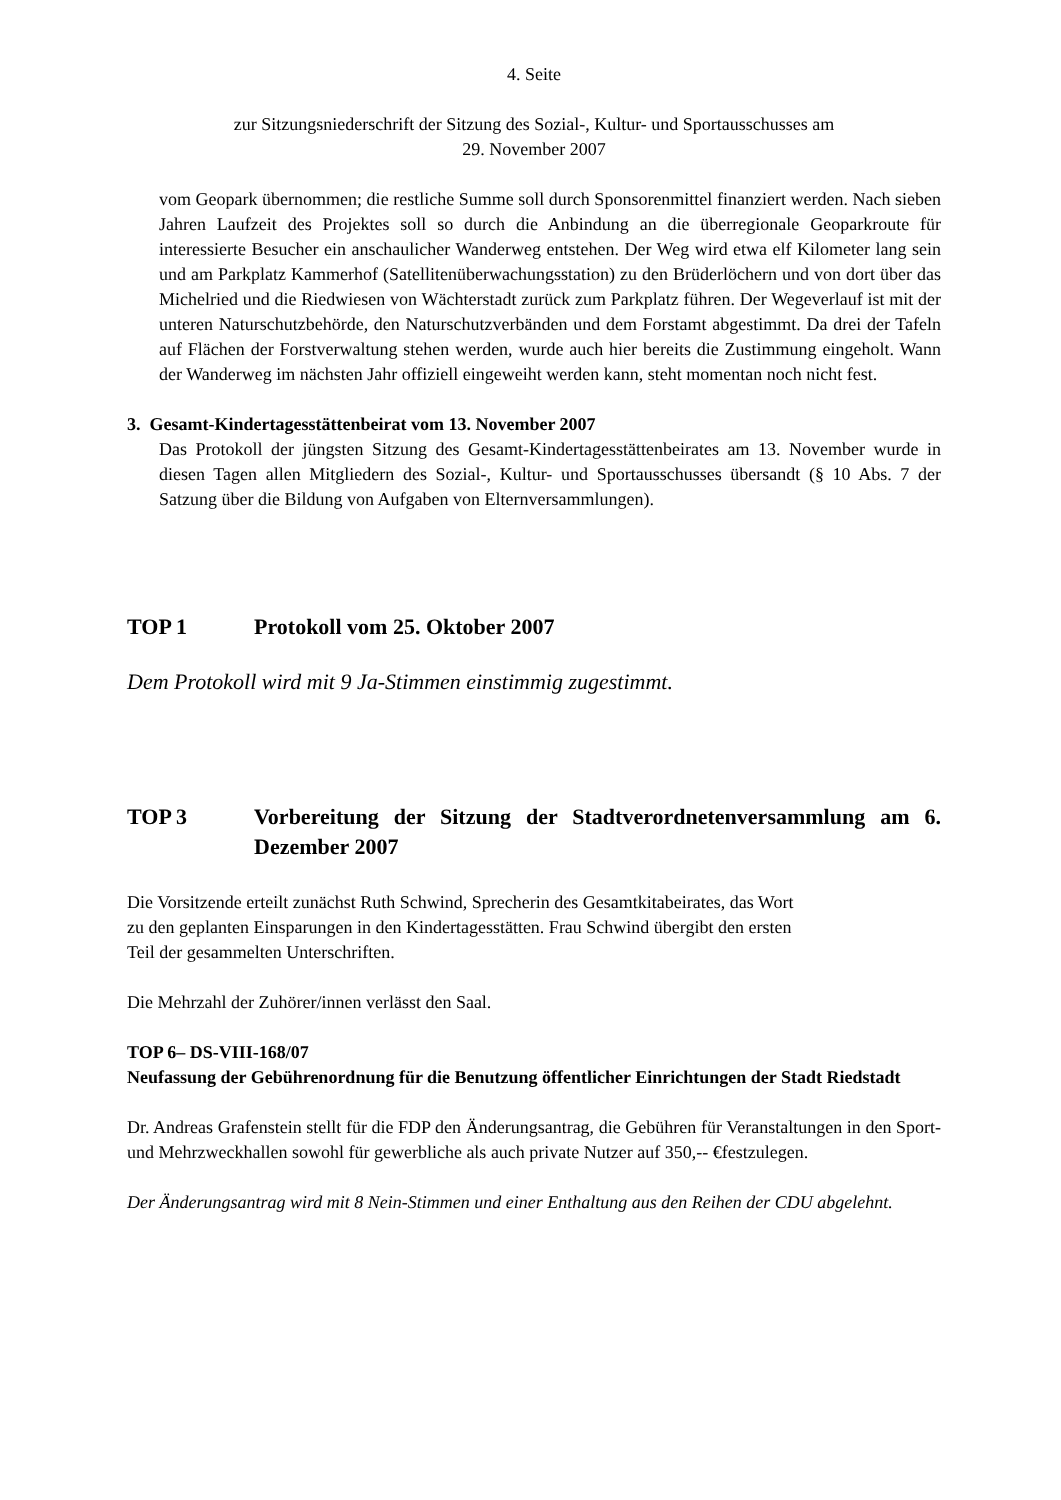4. Seite
zur Sitzungsniederschrift der Sitzung des Sozial-, Kultur- und Sportausschusses am
29. November 2007
vom Geopark übernommen; die restliche Summe soll durch Sponsorenmittel finanziert werden. Nach sieben Jahren Laufzeit des Projektes soll so durch die Anbindung an die überregionale Geoparkroute für interessierte Besucher ein anschaulicher Wanderweg entstehen. Der Weg wird etwa elf Kilometer lang sein und am Parkplatz Kammerhof (Satellitenüberwachungsstation) zu den Brüderlöchern und von dort über das Michelried und die Riedwiesen von Wächterstadt zurück zum Parkplatz führen. Der Wegeverlauf ist mit der unteren Naturschutzbehörde, den Naturschutzverbänden und dem Forstamt abgestimmt. Da drei der Tafeln auf Flächen der Forstverwaltung stehen werden, wurde auch hier bereits die Zustimmung eingeholt. Wann der Wanderweg im nächsten Jahr offiziell eingeweiht werden kann, steht momentan noch nicht fest.
3. Gesamt-Kindertagesstättenbeirat vom 13. November 2007
Das Protokoll der jüngsten Sitzung des Gesamt-Kindertagesstättenbeirates am 13. November wurde in diesen Tagen allen Mitgliedern des Sozial-, Kultur- und Sportausschusses übersandt (§ 10 Abs. 7 der Satzung über die Bildung von Aufgaben von Elternversammlungen).
TOP 1 Protokoll vom 25. Oktober 2007
Dem Protokoll wird mit 9 Ja-Stimmen einstimmig zugestimmt.
TOP 3 Vorbereitung der Sitzung der Stadtverordnetenversammlung am 6. Dezember 2007
Die Vorsitzende erteilt zunächst Ruth Schwind, Sprecherin des Gesamtkitabeirates, das Wort
zu den geplanten Einsparungen in den Kindertagesstätten. Frau Schwind übergibt den ersten
Teil der gesammelten Unterschriften.
Die Mehrzahl der Zuhörer/innen verlässt den Saal.
TOP 6– DS-VIII-168/07
Neufassung der Gebührenordnung für die Benutzung öffentlicher Einrichtungen der Stadt Riedstadt
Dr. Andreas Grafenstein stellt für die FDP den Änderungsantrag, die Gebühren für Veranstaltungen in den Sport- und Mehrzweckhallen sowohl für gewerbliche als auch private Nutzer auf 350,-- €festzulegen.
Der Änderungsantrag wird mit 8 Nein-Stimmen und einer Enthaltung aus den Reihen der CDU abgelehnt.